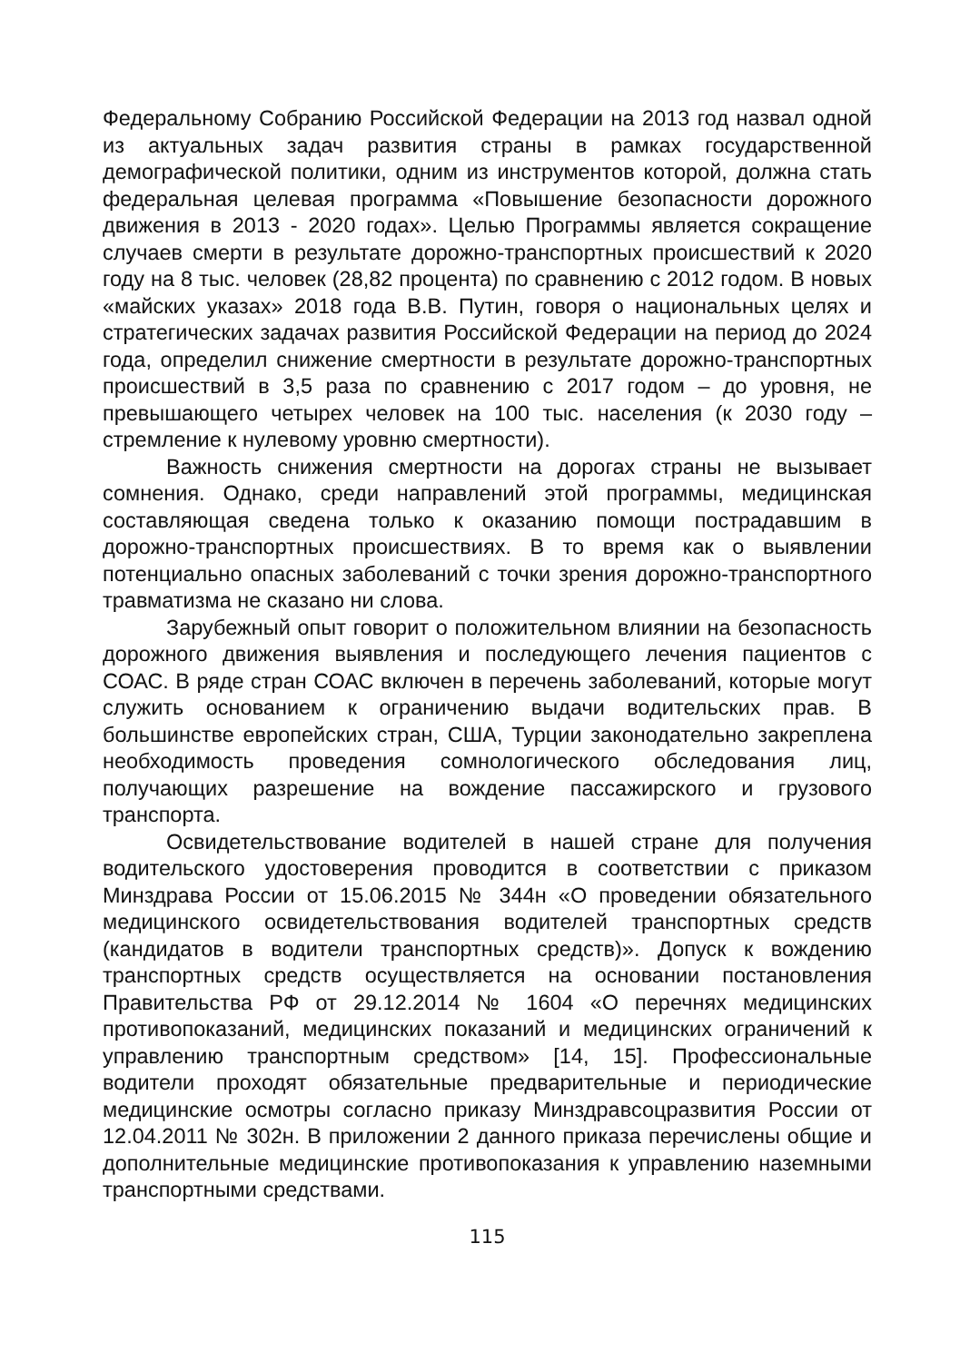Федеральному Собранию Российской Федерации на 2013 год назвал одной из актуальных задач развития страны в рамках государственной демографической политики, одним из инструментов которой, должна стать федеральная целевая программа «Повышение безопасности дорожного движения в 2013 - 2020 годах». Целью Программы является сокращение случаев смерти в результате дорожно-транспортных происшествий к 2020 году на 8 тыс. человек (28,82 процента) по сравнению с 2012 годом. В новых «майских указах» 2018 года В.В. Путин, говоря о национальных целях и стратегических задачах развития Российской Федерации на период до 2024 года, определил снижение смертности в результате дорожно-транспортных происшествий в 3,5 раза по сравнению с 2017 годом – до уровня, не превышающего четырех человек на 100 тыс. населения (к 2030 году – стремление к нулевому уровню смертности).
Важность снижения смертности на дорогах страны не вызывает сомнения. Однако, среди направлений этой программы, медицинская составляющая сведена только к оказанию помощи пострадавшим в дорожно-транспортных происшествиях. В то время как о выявлении потенциально опасных заболеваний с точки зрения дорожно-транспортного травматизма не сказано ни слова.
Зарубежный опыт говорит о положительном влиянии на безопасность дорожного движения выявления и последующего лечения пациентов с СОАС. В ряде стран СОАС включен в перечень заболеваний, которые могут служить основанием к ограничению выдачи водительских прав. В большинстве европейских стран, США, Турции законодательно закреплена необходимость проведения сомнологического обследования лиц, получающих разрешение на вождение пассажирского и грузового транспорта.
Освидетельствование водителей в нашей стране для получения водительского удостоверения проводится в соответствии с приказом Минздрава России от 15.06.2015 № 344н «О проведении обязательного медицинского освидетельствования водителей транспортных средств (кандидатов в водители транспортных средств)». Допуск к вождению транспортных средств осуществляется на основании постановления Правительства РФ от 29.12.2014 № 1604 «О перечнях медицинских противопоказаний, медицинских показаний и медицинских ограничений к управлению транспортным средством» [14, 15]. Профессиональные водители проходят обязательные предварительные и периодические медицинские осмотры согласно приказу Минздравсоцразвития России от 12.04.2011 № 302н. В приложении 2 данного приказа перечислены общие и дополнительные медицинские противопоказания к управлению наземными транспортными средствами.
115